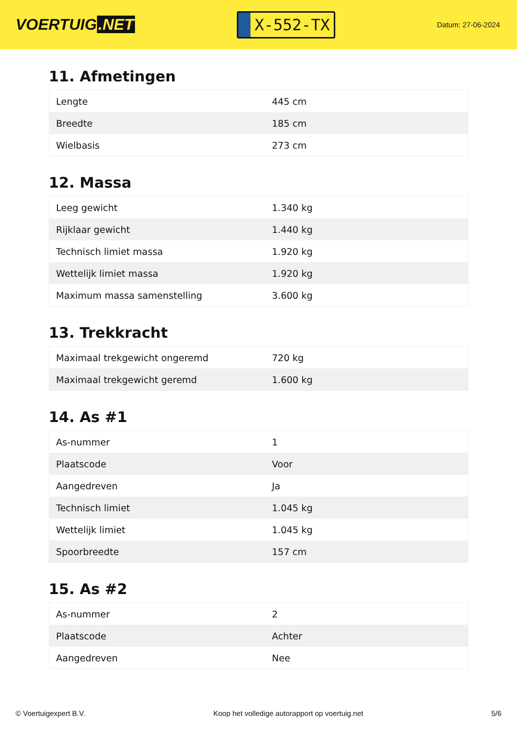VOERTUIG.NET
X-552-TX
Datum: 27-06-2024
11. Afmetingen
| Lengte | 445 cm |
| Breedte | 185 cm |
| Wielbasis | 273 cm |
12. Massa
| Leeg gewicht | 1.340 kg |
| Rijklaar gewicht | 1.440 kg |
| Technisch limiet massa | 1.920 kg |
| Wettelijk limiet massa | 1.920 kg |
| Maximum massa samenstelling | 3.600 kg |
13. Trekkracht
| Maximaal trekgewicht ongeremd | 720 kg |
| Maximaal trekgewicht geremd | 1.600 kg |
14. As #1
| As-nummer | 1 |
| Plaatscode | Voor |
| Aangedreven | Ja |
| Technisch limiet | 1.045 kg |
| Wettelijk limiet | 1.045 kg |
| Spoorbreedte | 157 cm |
15. As #2
| As-nummer | 2 |
| Plaatscode | Achter |
| Aangedreven | Nee |
© Voertuigexpert B.V. Koop het volledige autorapport op voertuig.net 5/6